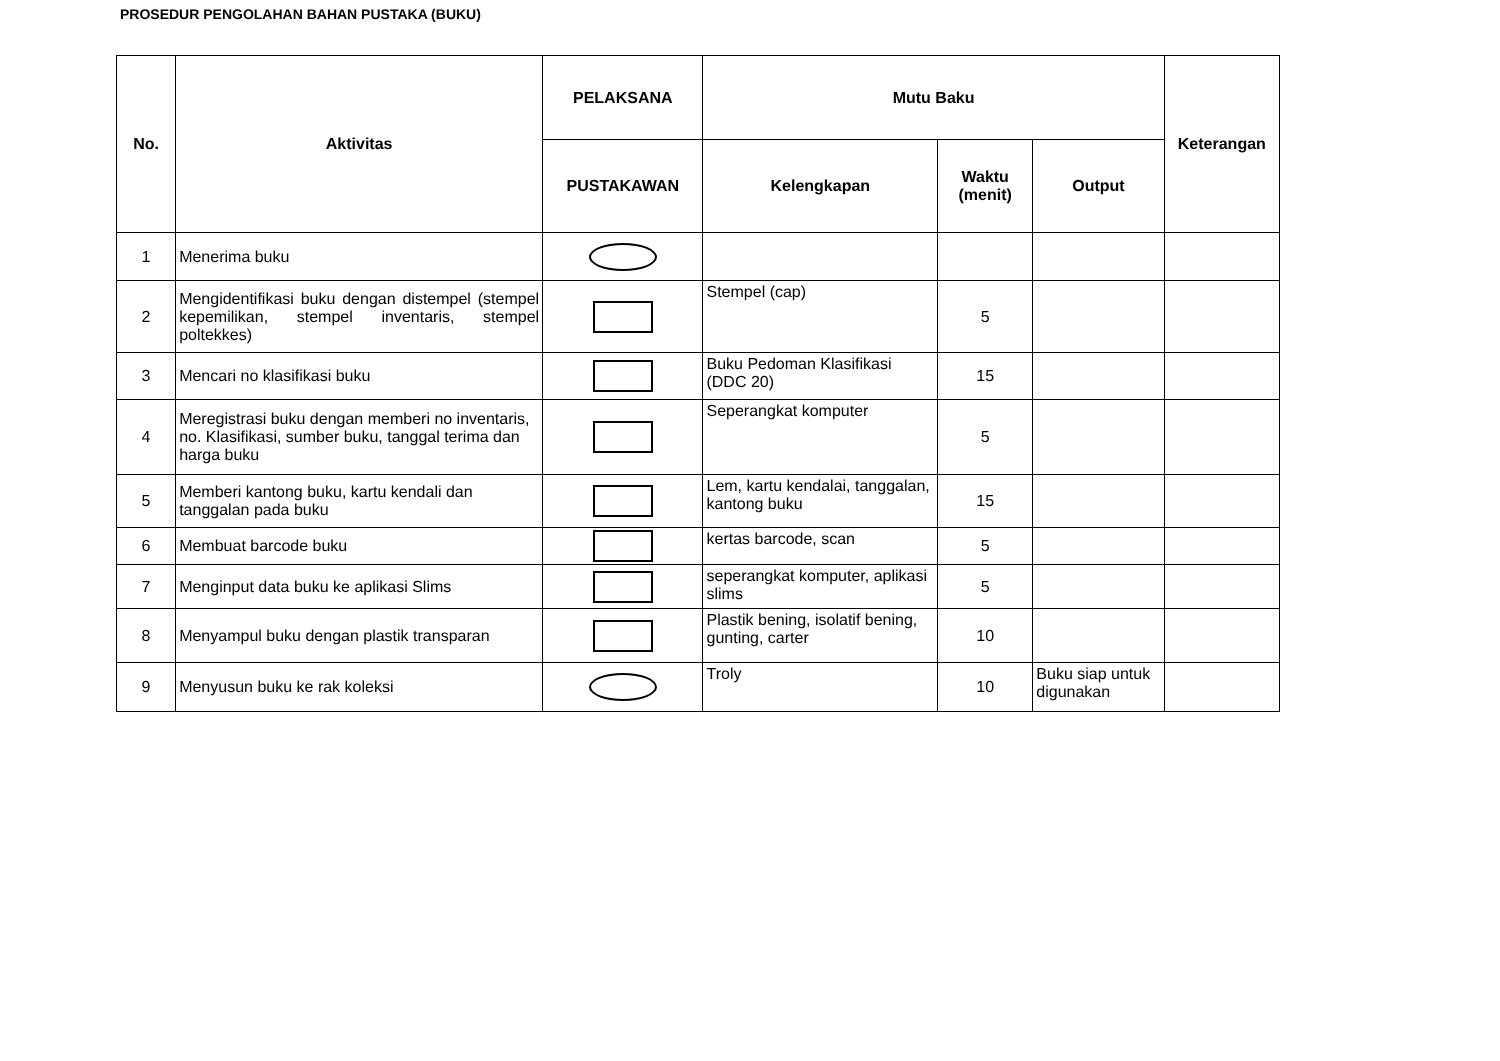PROSEDUR PENGOLAHAN BAHAN PUSTAKA (BUKU)
| No. | Aktivitas | PELAKSANA | Mutu Baku | | | Keterangan |
| --- | --- | --- | --- | --- | --- | --- |
| | | PUSTAKAWAN | Kelengkapan | Waktu (menit) | Output | |
| 1 | Menerima buku | | | | | |
| 2 | Mengidentifikasi buku dengan distempel (stempel kepemilikan, stempel inventaris, stempel poltekkes) | | Stempel (cap) | 5 | | |
| 3 | Mencari no klasifikasi buku | | Buku Pedoman Klasifikasi (DDC 20) | 15 | | |
| 4 | Meregistrasi buku dengan memberi no inventaris, no. Klasifikasi, sumber buku, tanggal terima dan harga buku | | Seperangkat komputer | 5 | | |
| 5 | Memberi kantong buku, kartu kendali dan tanggalan pada buku | | Lem, kartu kendalai, tanggalan, kantong buku | 15 | | |
| 6 | Membuat barcode buku | | kertas barcode, scan | 5 | | |
| 7 | Menginput data buku ke aplikasi Slims | | seperangkat komputer, aplikasi slims | 5 | | |
| 8 | Menyampul buku dengan plastik transparan | | Plastik bening, isolatif bening, gunting, carter | 10 | | |
| 9 | Menyusun buku ke rak koleksi | | Troly | 10 | Buku siap untuk digunakan | |